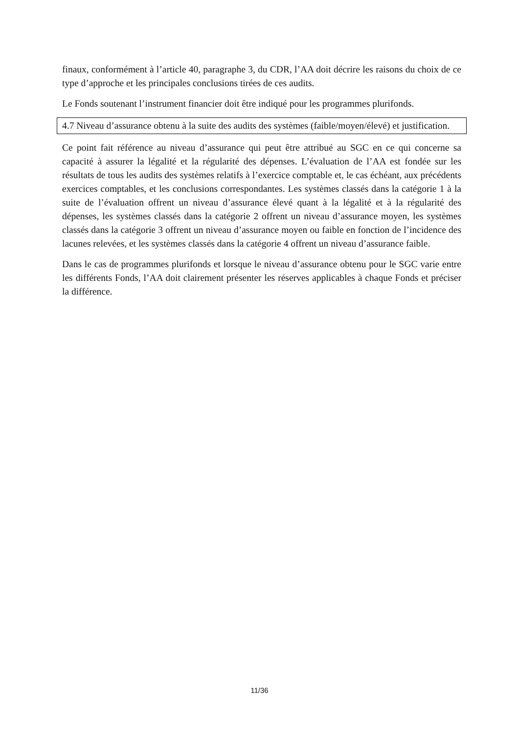finaux, conformément à l’article 40, paragraphe 3, du CDR, l’AA doit décrire les raisons du choix de ce type d’approche et les principales conclusions tirées de ces audits.
Le Fonds soutenant l’instrument financier doit être indiqué pour les programmes plurifonds.
4.7 Niveau d’assurance obtenu à la suite des audits des systèmes (faible/moyen/élevé) et justification.
Ce point fait référence au niveau d’assurance qui peut être attribué au SGC en ce qui concerne sa capacité à assurer la légalité et la régularité des dépenses. L’évaluation de l’AA est fondée sur les résultats de tous les audits des systèmes relatifs à l’exercice comptable et, le cas échéant, aux précédents exercices comptables, et les conclusions correspondantes. Les systèmes classés dans la catégorie 1 à la suite de l’évaluation offrent un niveau d’assurance élevé quant à la légalité et à la régularité des dépenses, les systèmes classés dans la catégorie 2 offrent un niveau d’assurance moyen, les systèmes classés dans la catégorie 3 offrent un niveau d’assurance moyen ou faible en fonction de l’incidence des lacunes relevées, et les systèmes classés dans la catégorie 4 offrent un niveau d’assurance faible.
Dans le cas de programmes plurifonds et lorsque le niveau d’assurance obtenu pour le SGC varie entre les différents Fonds, l’AA doit clairement présenter les réserves applicables à chaque Fonds et préciser la différence.
11/36